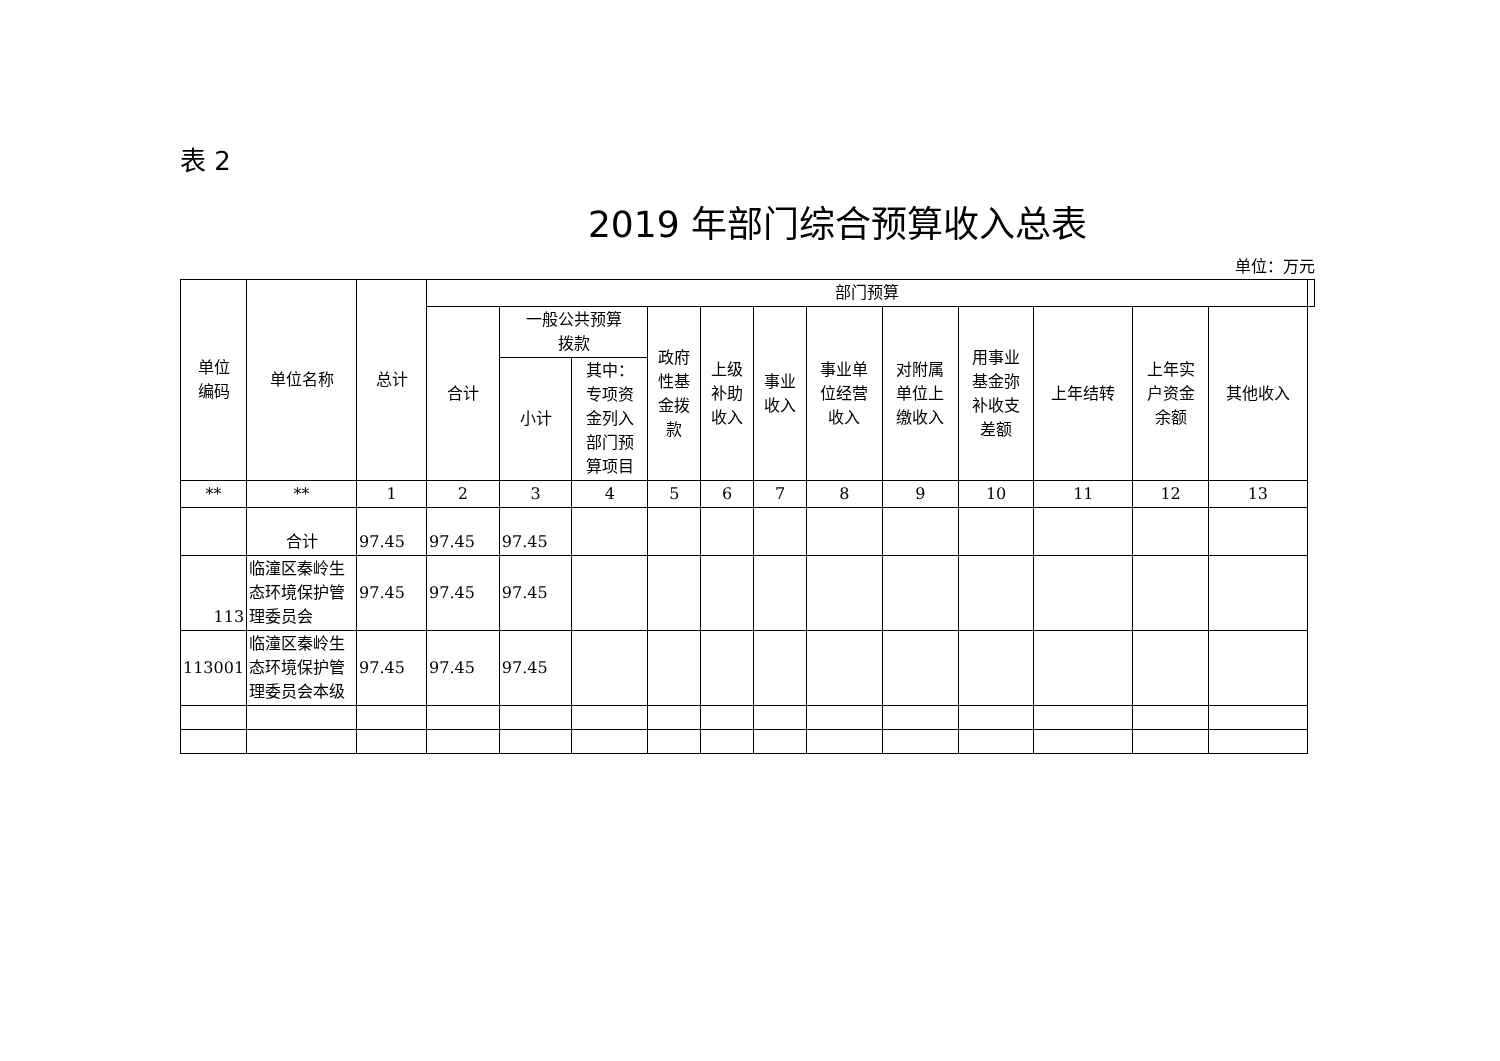表 2
2019 年部门综合预算收入总表
单位：万元
| 单位 编码 | 单位名称 | 总计 | 部门预算 | | | | | | | | | | | | |
| --- | --- | --- | --- | --- | --- | --- | --- | --- | --- | --- | --- | --- | --- | --- | --- |
| | | | 合计 | 一般公共预算 拨款 | | 政府 性基 金拨 款 | 上级 补助 收入 | 事业 收入 | 事业单 位经营 收入 | 对附属 单位上 缴收入 | 用事业 基金弥 补收支 差额 | 上年结转 | 上年实 户资金 余额 | | 其他收入 |
| | | | | 小计 | 其中： 专项资 金列入 部门预 算项目 | | | | | | | | | | |
| ** | ** | 1 | 2 | 3 | 4 | 5 | 6 | 7 | 8 | 9 | 10 | 11 | 12 | 13 | |
| | 合计 | 97.45 | 97.45 | 97.45 | | | | | | | | | | | |
| 113 | 临潼区秦岭生态环境保护管理委员会 | 97.45 | 97.45 | 97.45 | | | | | | | | | | | |
| 113001 | 临潼区秦岭生态环境保护管理委员会本级 | 97.45 | 97.45 | 97.45 | | | | | | | | | | | |